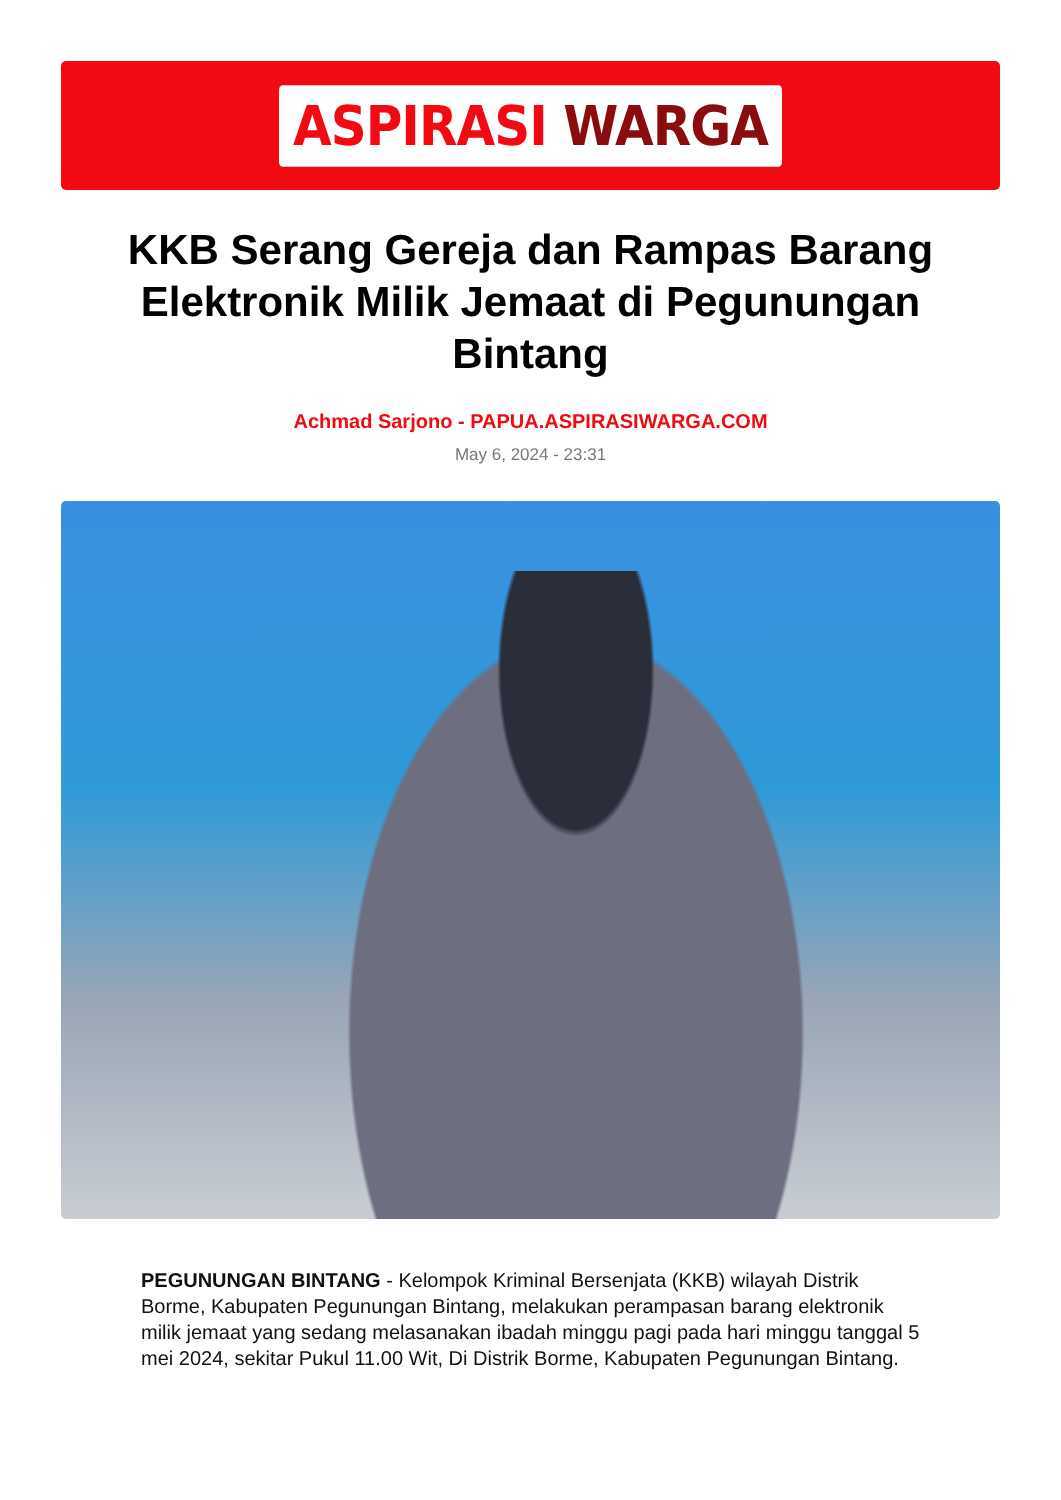ASPIRASI WARGA
KKB Serang Gereja dan Rampas Barang Elektronik Milik Jemaat di Pegunungan Bintang
Achmad Sarjono - PAPUA.ASPIRASIWARGA.COM
May 6, 2024 - 23:31
PEGUNUNGAN BINTANG - Kelompok Kriminal Bersenjata (KKB) wilayah Distrik Borme, Kabupaten Pegunungan Bintang, melakukan perampasan barang elektronik milik jemaat yang sedang melasanakan ibadah minggu pagi pada hari minggu tanggal 5 mei 2024, sekitar Pukul 11.00 Wit, Di Distrik Borme, Kabupaten Pegunungan Bintang.